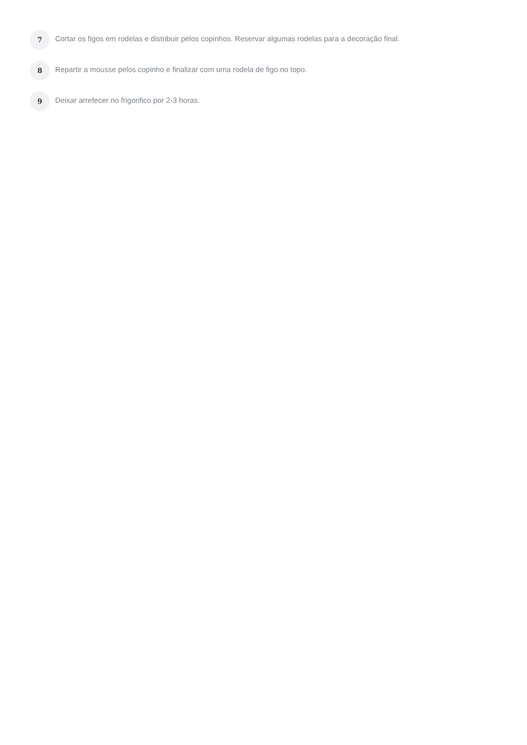7
Cortar os figos em rodelas e distribuir pelos copinhos. Reservar algumas rodelas para a decoração final.
8
Repartir a mousse pelos copinho e finalizar com uma rodela de figo no topo.
9
Deixar arrefecer no frigorifico por 2-3 horas.